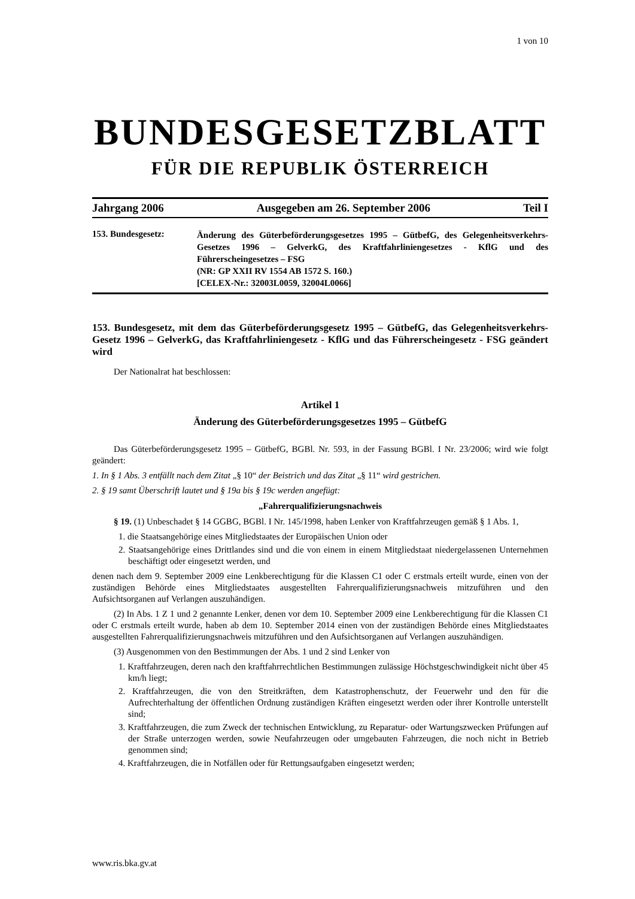1 von 10
BUNDESGESETZBLATT
FÜR DIE REPUBLIK ÖSTERREICH
Jahrgang 2006 Ausgegeben am 26. September 2006 Teil I
153. Bundesgesetz:
Änderung des Güterbeförderungsgesetzes 1995 – GütbefG, des Gelegenheitsverkehrs-Gesetzes 1996 – GelverkG, des Kraftfahrliniengesetzes - KflG und des Führerscheingesetzes – FSG
(NR: GP XXII RV 1554 AB 1572 S. 160.)
[CELEX-Nr.: 32003L0059, 32004L0066]
153. Bundesgesetz, mit dem das Güterbeförderungsgesetz 1995 – GütbefG, das Gelegenheitsverkehrs-Gesetz 1996 – GelverkG, das Kraftfahrliniengesetz - KflG und das Führerscheingesetz - FSG geändert wird
Der Nationalrat hat beschlossen:
Artikel 1
Änderung des Güterbeförderungsgesetzes 1995 – GütbefG
Das Güterbeförderungsgesetz 1995 – GütbefG, BGBl. Nr. 593, in der Fassung BGBl. I Nr. 23/2006; wird wie folgt geändert:
1. In § 1 Abs. 3 entfällt nach dem Zitat „§ 10“ der Beistrich und das Zitat „§ 11“ wird gestrichen.
2. § 19 samt Überschrift lautet und § 19a bis § 19c werden angefügt:
„Fahrerqualifizierungsnachweis
§ 19. (1) Unbeschadet § 14 GGBG, BGBl. I Nr. 145/1998, haben Lenker von Kraftfahrzeugen gemäß § 1 Abs. 1,
1. die Staatsangehörige eines Mitgliedstaates der Europäischen Union oder
2. Staatsangehörige eines Drittlandes sind und die von einem in einem Mitgliedstaat niedergelassenen Unternehmen beschäftigt oder eingesetzt werden, und
denen nach dem 9. September 2009 eine Lenkberechtigung für die Klassen C1 oder C erstmals erteilt wurde, einen von der zuständigen Behörde eines Mitgliedstaates ausgestellten Fahrerqualifizierungsnachweis mitzuführen und den Aufsichtsorganen auf Verlangen auszuhändigen.
(2) In Abs. 1 Z 1 und 2 genannte Lenker, denen vor dem 10. September 2009 eine Lenkberechtigung für die Klassen C1 oder C erstmals erteilt wurde, haben ab dem 10. September 2014 einen von der zuständigen Behörde eines Mitgliedstaates ausgestellten Fahrerqualifizierungsnachweis mitzuführen und den Aufsichtsorganen auf Verlangen auszuhändigen.
(3) Ausgenommen von den Bestimmungen der Abs. 1 und 2 sind Lenker von
1. Kraftfahrzeugen, deren nach den kraftfahrrechtlichen Bestimmungen zulässige Höchstgeschwindigkeit nicht über 45 km/h liegt;
2. Kraftfahrzeugen, die von den Streitkräften, dem Katastrophenschutz, der Feuerwehr und den für die Aufrechterhaltung der öffentlichen Ordnung zuständigen Kräften eingesetzt werden oder ihrer Kontrolle unterstellt sind;
3. Kraftfahrzeugen, die zum Zweck der technischen Entwicklung, zu Reparatur- oder Wartungszwecken Prüfungen auf der Straße unterzogen werden, sowie Neufahrzeugen oder umgebauten Fahrzeugen, die noch nicht in Betrieb genommen sind;
4. Kraftfahrzeugen, die in Notfällen oder für Rettungsaufgaben eingesetzt werden;
www.ris.bka.gv.at